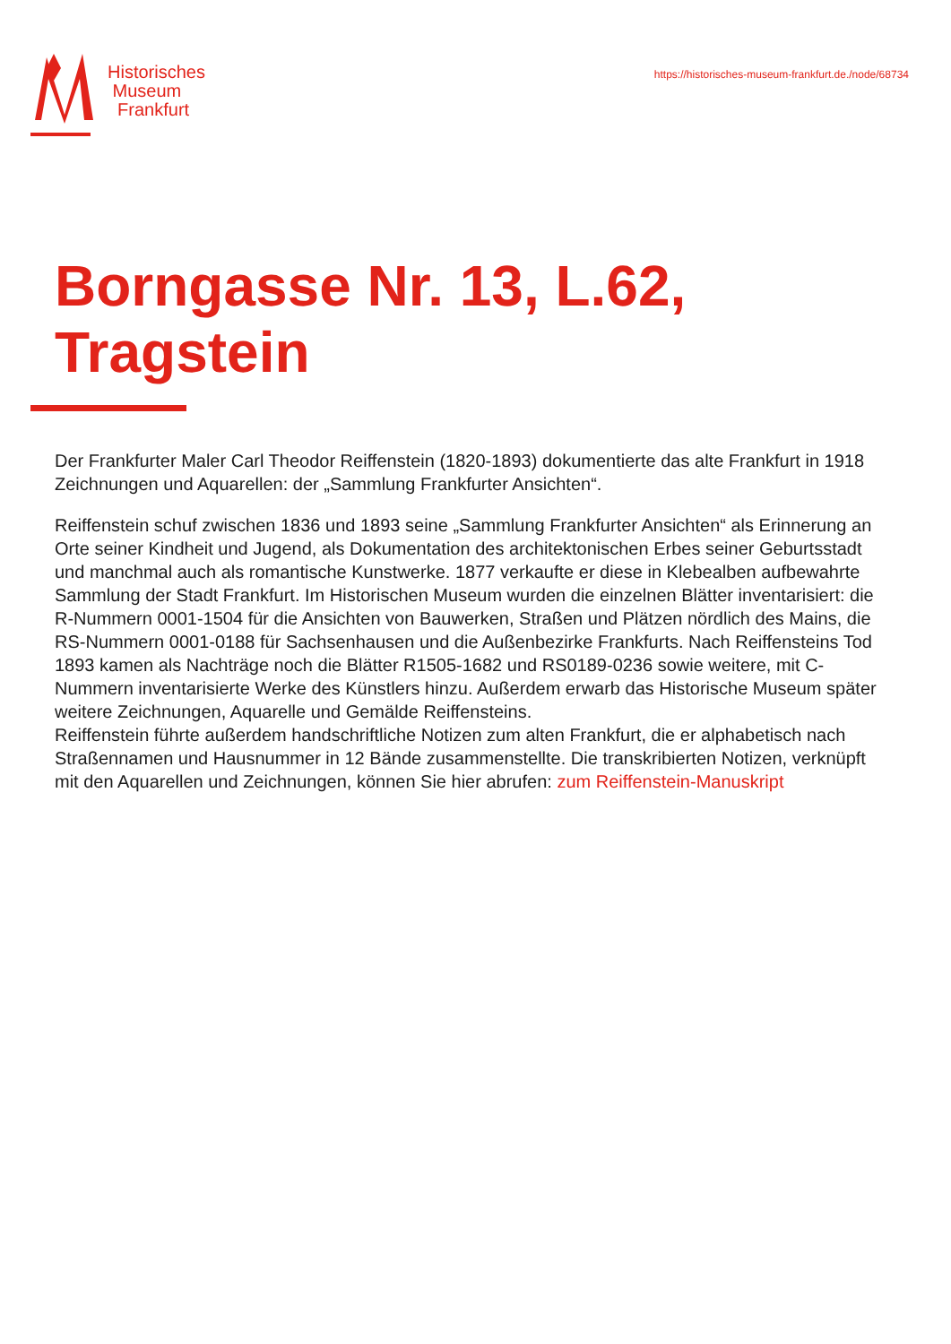Historisches
Museum
Frankfurt
https://historisches-museum-frankfurt.de./node/68734
Borngasse Nr. 13, L.62,
Tragstein
Der Frankfurter Maler Carl Theodor Reiffenstein (1820-1893) dokumentierte das alte Frankfurt in 1918 Zeichnungen und Aquarellen: der „Sammlung Frankfurter Ansichten“.
Reiffenstein schuf zwischen 1836 und 1893 seine „Sammlung Frankfurter Ansichten“ als Erinnerung an Orte seiner Kindheit und Jugend, als Dokumentation des architektonischen Erbes seiner Geburtsstadt und manchmal auch als romantische Kunstwerke. 1877 verkaufte er diese in Klebealben aufbewahrte Sammlung der Stadt Frankfurt. Im Historischen Museum wurden die einzelnen Blätter inventarisiert: die R-Nummern 0001-1504 für die Ansichten von Bauwerken, Straßen und Plätzen nördlich des Mains, die RS-Nummern 0001-0188 für Sachsenhausen und die Außenbezirke Frankfurts. Nach Reiffensteins Tod 1893 kamen als Nachträge noch die Blätter R1505-1682 und RS0189-0236 sowie weitere, mit C-Nummern inventarisierte Werke des Künstlers hinzu. Außerdem erwarb das Historische Museum später weitere Zeichnungen, Aquarelle und Gemälde Reiffensteins.
Reiffenstein führte außerdem handschriftliche Notizen zum alten Frankfurt, die er alphabetisch nach Straßennamen und Hausnummer in 12 Bände zusammenstellte. Die transkribierten Notizen, verknüpft mit den Aquarellen und Zeichnungen, können Sie hier abrufen: zum Reiffenstein-Manuskript